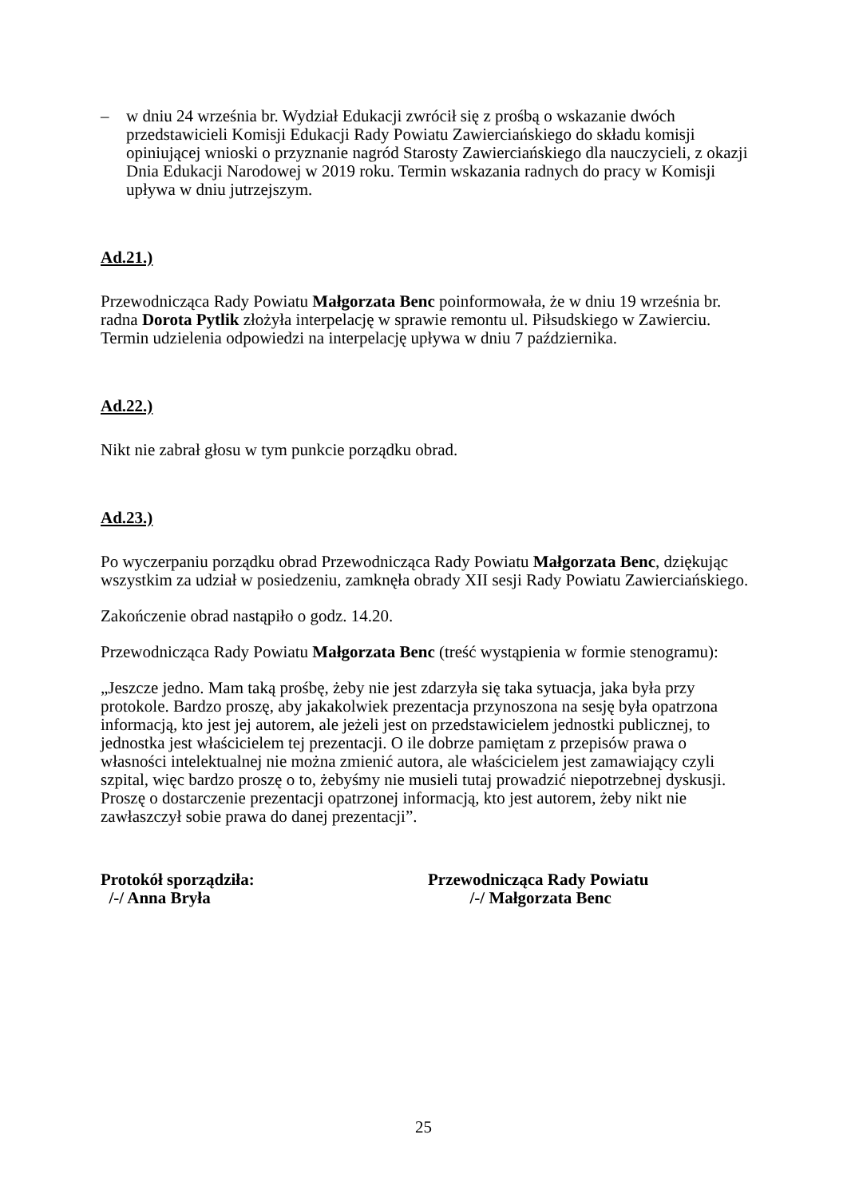– w dniu 24 września br. Wydział Edukacji zwrócił się z prośbą o wskazanie dwóch przedstawicieli Komisji Edukacji Rady Powiatu Zawierciańskiego do składu komisji opiniującej wnioski o przyznanie nagród Starosty Zawierciańskiego dla nauczycieli, z okazji Dnia Edukacji Narodowej w 2019 roku. Termin wskazania radnych do pracy w Komisji upływa w dniu jutrzejszym.
Ad.21.)
Przewodnicząca Rady Powiatu Małgorzata Benc poinformowała, że w dniu 19 września br. radna Dorota Pytlik złożyła interpelację w sprawie remontu ul. Piłsudskiego w Zawierciu. Termin udzielenia odpowiedzi na interpelację upływa w dniu 7 października.
Ad.22.)
Nikt nie zabrał głosu w tym punkcie porządku obrad.
Ad.23.)
Po wyczerpaniu porządku obrad Przewodnicząca Rady Powiatu Małgorzata Benc, dziękując wszystkim za udział w posiedzeniu, zamknęła obrady XII sesji Rady Powiatu Zawierciańskiego.
Zakończenie obrad nastąpiło o godz. 14.20.
Przewodnicząca Rady Powiatu Małgorzata Benc (treść wystąpienia w formie stenogramu):
„Jeszcze jedno. Mam taką prośbę, żeby nie jest zdarzyła się taka sytuacja, jaka była przy protokole. Bardzo proszę, aby jakakolwiek prezentacja przynoszona na sesję była opatrzona informacją, kto jest jej autorem, ale jeżeli jest on przedstawicielem jednostki publicznej, to jednostka jest właścicielem tej prezentacji. O ile dobrze pamiętam z przepisów prawa o własności intelektualnej nie można zmienić autora, ale właścicielem jest zamawiający czyli szpital, więc bardzo proszę o to, żebyśmy nie musieli tutaj prowadzić niepotrzebnej dyskusji. Proszę o dostarczenie prezentacji opatrzonej informacją, kto jest autorem, żeby nikt nie zawłaszczył sobie prawa do danej prezentacji”.
Protokół sporządziła:
/-/ Anna Bryła
Przewodnicząca Rady Powiatu
/-/ Małgorzata Benc
25